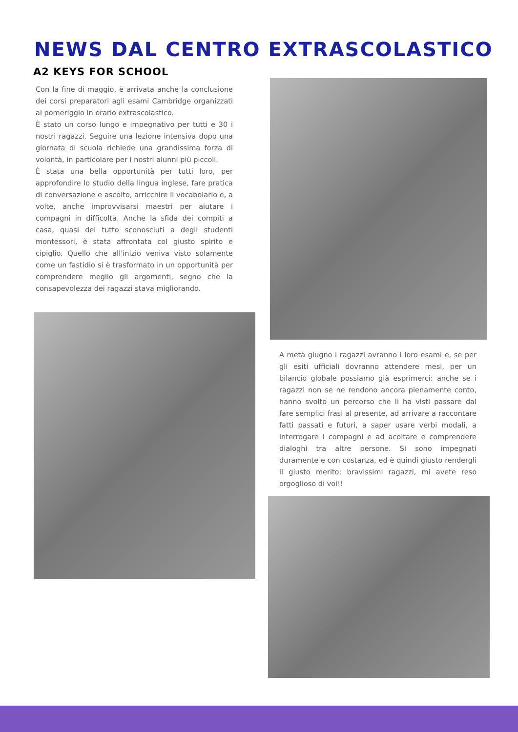NEWS DAL CENTRO EXTRASCOLASTICO
A2 KEYS FOR SCHOOL
Con la fine di maggio, è arrivata anche la conclusione dei corsi preparatori agli esami Cambridge organizzati al pomeriggio in orario extrascolastico.
È stato un corso lungo e impegnativo per tutti e 30 i nostri ragazzi. Seguire una lezione intensiva dopo una giornata di scuola richiede una grandissima forza di volontà, in particolare per i nostri alunni più piccoli.
È stata una bella opportunità per tutti loro, per approfondire lo studio della lingua inglese, fare pratica di conversazione e ascolto, arricchire il vocabolario e, a volte, anche improvvisarsi maestri per aiutare i compagni in difficoltà. Anche la sfida dei compiti a casa, quasi del tutto sconosciuti a degli studenti montessori, è stata affrontata col giusto spirito e cipiglio. Quello che all'inizio veniva visto solamente come un fastidio si è trasformato in un opportunità per comprendere meglio gli argomenti, segno che la consapevolezza dei ragazzi stava migliorando.
A metà giugno i ragazzi avranno i loro esami e, se per gli esiti ufficiali dovranno attendere mesi, per un bilancio globale possiamo già esprimerci: anche se i ragazzi non se ne rendono ancora pienamente conto, hanno svolto un percorso che li ha visti passare dal fare semplici frasi al presente, ad arrivare a raccontare fatti passati e futuri, a saper usare verbi modali, a interrogare i compagni e ad acoltare e comprendere dialoghi tra altre persone. Si sono impegnati duramente e con costanza, ed è quindi giusto rendergli il giusto merito: bravissimi ragazzi, mi avete reso orgoglioso di voi!!